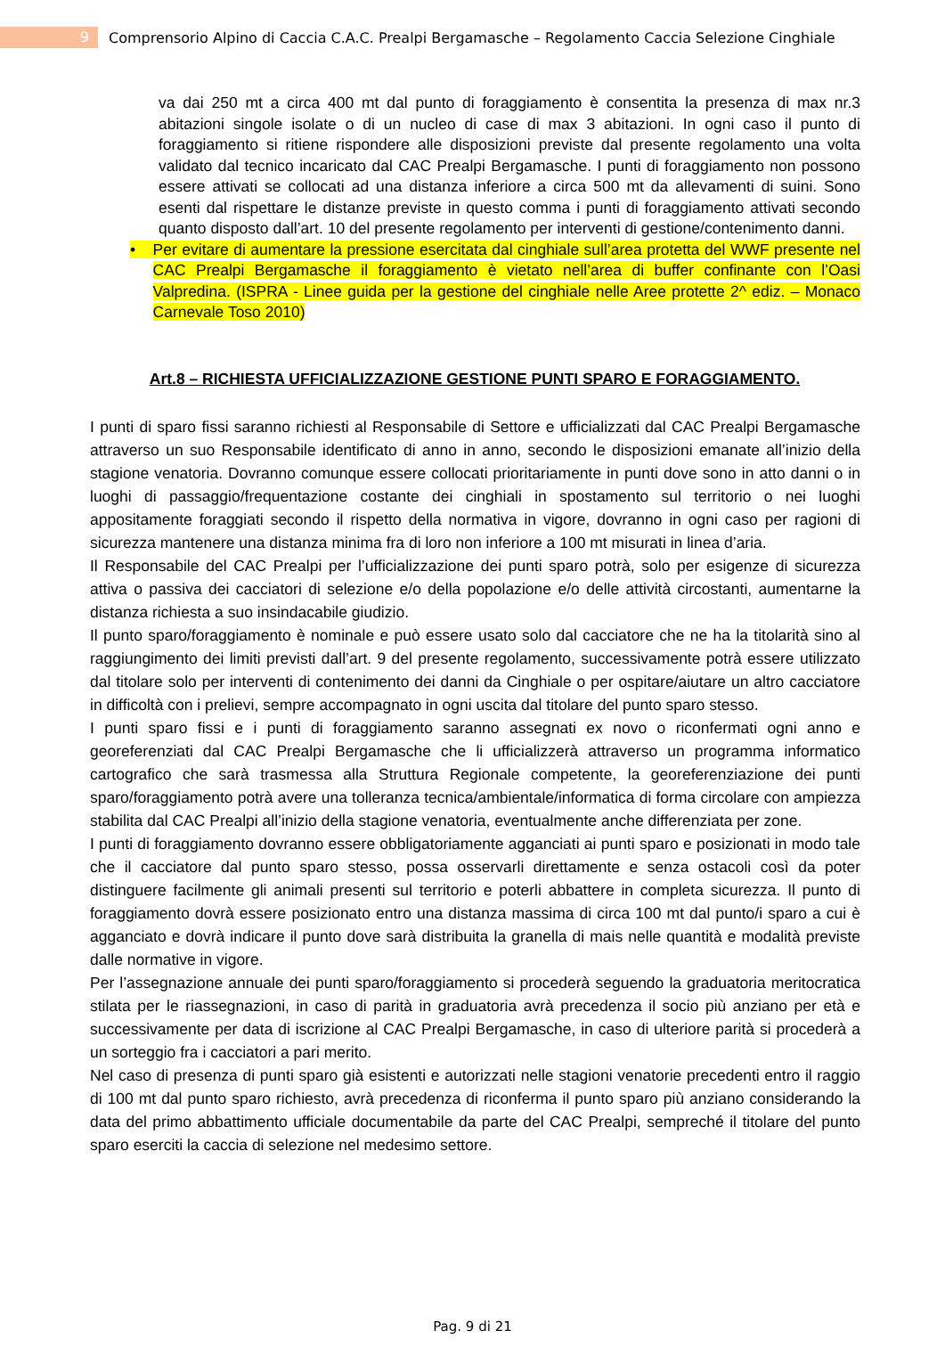9
Comprensorio Alpino di Caccia C.A.C. Prealpi Bergamasche – Regolamento Caccia Selezione Cinghiale
va dai 250 mt a circa 400 mt dal punto di foraggiamento è consentita la presenza di max nr.3 abitazioni singole isolate o di un nucleo di case di max 3 abitazioni. In ogni caso il punto di foraggiamento si ritiene rispondere alle disposizioni previste dal presente regolamento una volta validato dal tecnico incaricato dal CAC Prealpi Bergamasche. I punti di foraggiamento non possono essere attivati se collocati ad una distanza inferiore a circa 500 mt da allevamenti di suini. Sono esenti dal rispettare le distanze previste in questo comma i punti di foraggiamento attivati secondo quanto disposto dall’art. 10 del presente regolamento per interventi di gestione/contenimento danni.
• Per evitare di aumentare la pressione esercitata dal cinghiale sull’area protetta del WWF presente nel CAC Prealpi Bergamasche il foraggiamento è vietato nell’area di buffer confinante con l’Oasi Valpredina. (ISPRA - Linee guida per la gestione del cinghiale nelle Aree protette 2^ ediz. – Monaco Carnevale Toso 2010)
Art.8 – RICHIESTA UFFICIALIZZAZIONE GESTIONE PUNTI SPARO E FORAGGIAMENTO.
I punti di sparo fissi saranno richiesti al Responsabile di Settore e ufficializzati dal CAC Prealpi Bergamasche attraverso un suo Responsabile identificato di anno in anno, secondo le disposizioni emanate all’inizio della stagione venatoria. Dovranno comunque essere collocati prioritariamente in punti dove sono in atto danni o in luoghi di passaggio/frequentazione costante dei cinghiali in spostamento sul territorio o nei luoghi appositamente foraggiati secondo il rispetto della normativa in vigore, dovranno in ogni caso per ragioni di sicurezza mantenere una distanza minima fra di loro non inferiore a 100 mt misurati in linea d’aria.
Il Responsabile del CAC Prealpi per l’ufficializzazione dei punti sparo potrà, solo per esigenze di sicurezza attiva o passiva dei cacciatori di selezione e/o della popolazione e/o delle attività circostanti, aumentarne la distanza richiesta a suo insindacabile giudizio.
Il punto sparo/foraggiamento è nominale e può essere usato solo dal cacciatore che ne ha la titolarità sino al raggiungimento dei limiti previsti dall’art. 9 del presente regolamento, successivamente potrà essere utilizzato dal titolare solo per interventi di contenimento dei danni da Cinghiale o per ospitare/aiutare un altro cacciatore in difficoltà con i prelievi, sempre accompagnato in ogni uscita dal titolare del punto sparo stesso.
I punti sparo fissi e i punti di foraggiamento saranno assegnati ex novo o riconfermati ogni anno e georeferenziati dal CAC Prealpi Bergamasche che li ufficializzerà attraverso un programma informatico cartografico che sarà trasmessa alla Struttura Regionale competente, la georeferenziazione dei punti sparo/foraggiamento potrà avere una tolleranza tecnica/ambientale/informatica di forma circolare con ampiezza stabilita dal CAC Prealpi all’inizio della stagione venatoria, eventualmente anche differenziata per zone.
I punti di foraggiamento dovranno essere obbligatoriamente agganciati ai punti sparo e posizionati in modo tale che il cacciatore dal punto sparo stesso, possa osservarli direttamente e senza ostacoli così da poter distinguere facilmente gli animali presenti sul territorio e poterli abbattere in completa sicurezza. Il punto di foraggiamento dovrà essere posizionato entro una distanza massima di circa 100 mt dal punto/i sparo a cui è agganciato e dovrà indicare il punto dove sarà distribuita la granella di mais nelle quantità e modalità previste dalle normative in vigore.
Per l’assegnazione annuale dei punti sparo/foraggiamento si procederà seguendo la graduatoria meritocratica stilata per le riassegnazioni, in caso di parità in graduatoria avrà precedenza il socio più anziano per età e successivamente per data di iscrizione al CAC Prealpi Bergamasche, in caso di ulteriore parità si procederà a un sorteggio fra i cacciatori a pari merito.
Nel caso di presenza di punti sparo già esistenti e autorizzati nelle stagioni venatorie precedenti entro il raggio di 100 mt dal punto sparo richiesto, avrà precedenza di riconferma il punto sparo più anziano considerando la data del primo abbattimento ufficiale documentabile da parte del CAC Prealpi, sempreché il titolare del punto sparo eserciti la caccia di selezione nel medesimo settore.
Pag. 9 di 21